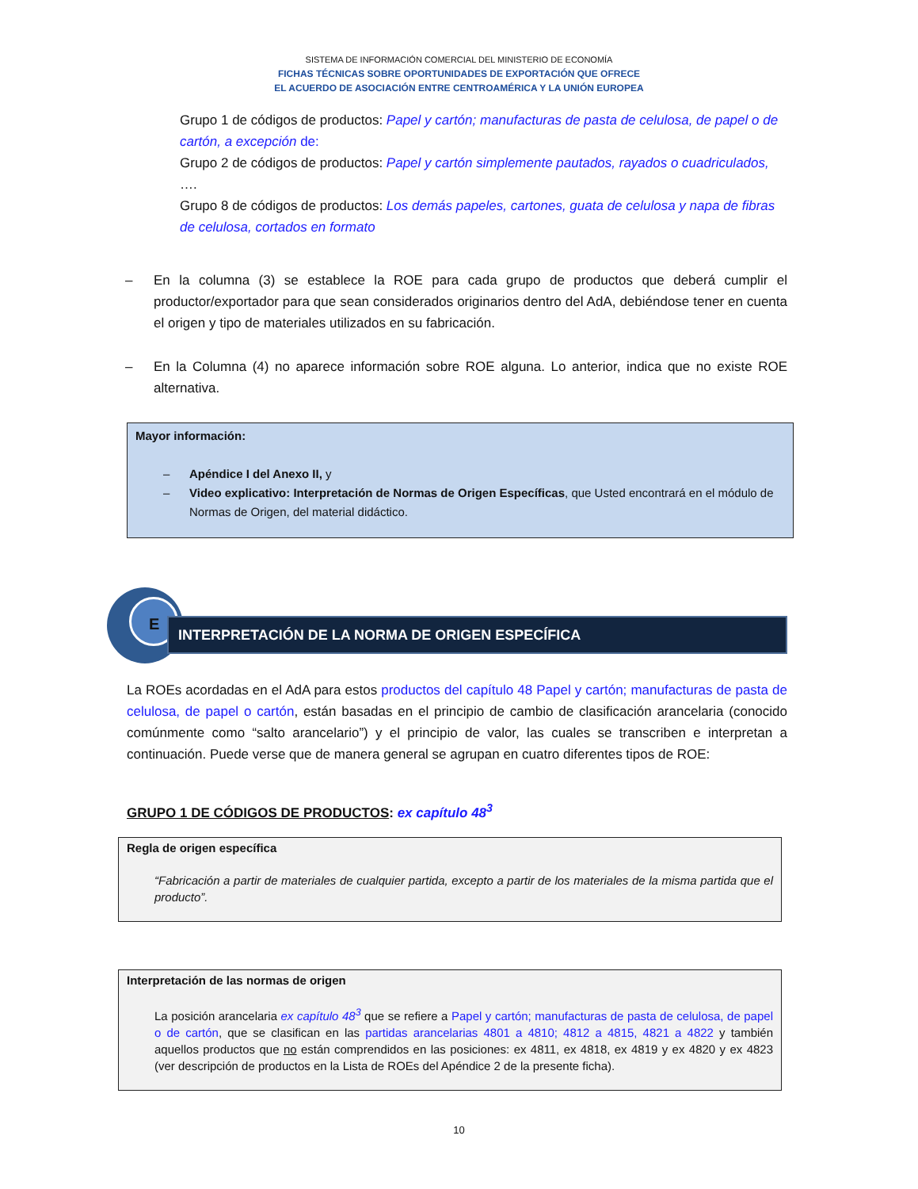SISTEMA DE INFORMACIÓN COMERCIAL DEL MINISTERIO DE ECONOMÍA
FICHAS TÉCNICAS SOBRE OPORTUNIDADES DE EXPORTACIÓN QUE OFRECE
EL ACUERDO DE ASOCIACIÓN ENTRE CENTROAMÉRICA Y LA UNIÓN EUROPEA
Grupo 1 de códigos de productos: Papel y cartón; manufacturas de pasta de celulosa, de papel o de cartón, a excepción de:
Grupo 2 de códigos de productos: Papel y cartón simplemente pautados, rayados o cuadriculados,
….
Grupo 8 de códigos de productos: Los demás papeles, cartones, guata de celulosa y napa de fibras de celulosa, cortados en formato
– En la columna (3) se establece la ROE para cada grupo de productos que deberá cumplir el productor/exportador para que sean considerados originarios dentro del AdA, debiéndose tener en cuenta el origen y tipo de materiales utilizados en su fabricación.
– En la Columna (4) no aparece información sobre ROE alguna. Lo anterior, indica que no existe ROE alternativa.
Mayor información:
– Apéndice I del Anexo II, y
– Video explicativo: Interpretación de Normas de Origen Específicas, que Usted encontrará en el módulo de Normas de Origen, del material didáctico.
E
INTERPRETACIÓN DE LA NORMA DE ORIGEN ESPECÍFICA
La ROEs acordadas en el AdA para estos productos del capítulo 48 Papel y cartón; manufacturas de pasta de celulosa, de papel o cartón, están basadas en el principio de cambio de clasificación arancelaria (conocido comúnmente como “salto arancelario”) y el principio de valor, las cuales se transcriben e interpretan a continuación. Puede verse que de manera general se agrupan en cuatro diferentes tipos de ROE:
GRUPO 1 DE CÓDIGOS DE PRODUCTOS: ex capítulo 48<sup>3</sup>
Regla de origen específica
“Fabricación a partir de materiales de cualquier partida, excepto a partir de los materiales de la misma partida que el producto”.
Interpretación de las normas de origen
La posición arancelaria ex capítulo 48<sup>3</sup> que se refiere a Papel y cartón; manufacturas de pasta de celulosa, de papel o de cartón, que se clasifican en las partidas arancelarias 4801 a 4810; 4812 a 4815, 4821 a 4822 y también aquellos productos que no están comprendidos en las posiciones: ex 4811, ex 4818, ex 4819 y ex 4820 y ex 4823 (ver descripción de productos en la Lista de ROEs del Apéndice 2 de la presente ficha).
10